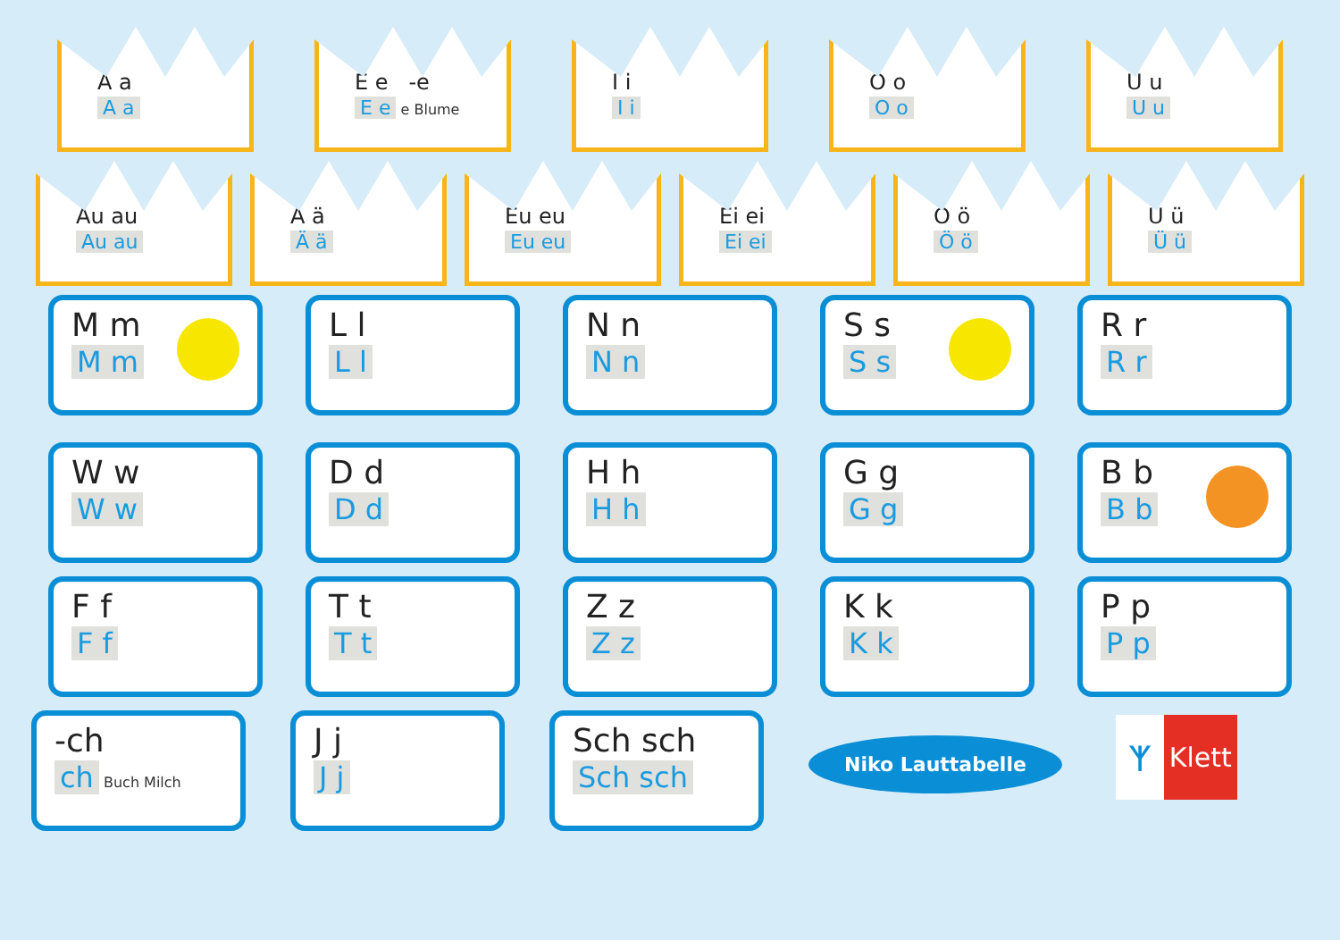A a
A a
E e -e
E e
e Blume
I i
I i
O o
O o
U u
U u
Au au
Au au
Ä ä
Ä ä
Eu eu
Eu eu
Ei ei
Ei ei
Ö ö
Ö ö
Ü ü
Ü ü
M m
M m
L l
L l
N n
N n
S s
S s
R r
R r
W w
W w
D d
D d
H h
H h
G g
G g
B b
B b
F f
F f
T t
T t
Z z
Z z
K k
K k
P p
P p
-ch
ch
Buch Milch
J j
J j
Sch sch
Sch sch
Niko Lauttabelle
ᛉ Klett